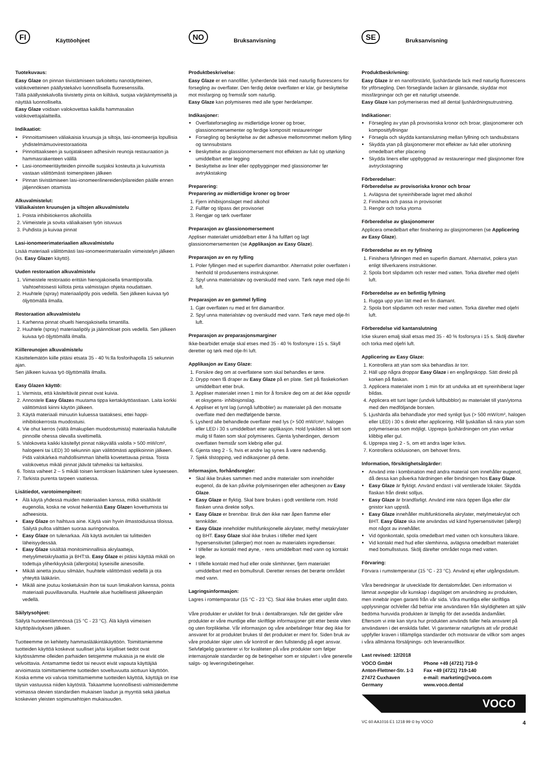FI Käyttöohjeet
Tuotekuvaus:
Easy Glaze on pinnan tiivistämiseen tarkoitettu nanotäytteinen, valokovetteinen päällystekalvo luonnollisella fluoresenssilla.
Tällä päällystekalvolla tiivistetty pinta on kiiltävä, suojaa värjääntymiseltä ja näyttää luonnolliselta.
Easy Glaze voidaan valokovettaa kaikilla hammasalan valokovettajalaitteilla.
Indikaatiot:
Pinnoittamiseen väliakaisia kruunuja ja siltoja, lasi-ionomeerija lopullisia yhdistelmämuovirestoraatioita
Pinnoittaakseen ja suojatakseen adhesiivin reunoja restauraation ja hammasrakenteen välillä
Lasi-ionomeeritäytteiden pinnoille suojaksi kosteutta ja kuivumista vastaan välittömästi toimenpiteen jälkeen
Pinnan tiivistämiseen lasi-ionomeerilinereiden/pilareiden päälle ennen jäljennöksen ottamista
Alkuvalmistelut:
Väliaikaisten kruunujen ja siltojen alkuvalmistelu
1. Poista inhibiitiokerros alkoholilla
2. Viimeistele ja sovita väliaikaisen työn istuvuus
3. Puhdista ja kuivaa pinnat
Lasi-ionomeerimateriaalien alkuvalmistelu
Lisää materiaali välittömästi lasi-ionomeerimateriaalin viimeistelyn jälkeen (ks. Easy Glazen käyttö).
Uuden restoraation alkuvalmistelu
1. Viimeistele restoraatio erittäin hienojakoisella timanttiporalla. Vaihtoehtoisesti kiillota pinta valmistajan ohjeita noudattaen.
2. Huuhtele (spray) materiaalipöly pois vedellä. Sen jälkeen kuivaa työ öljyttömällä ilmalla.
Restoraation alkuvalmistelu
1. Karhenna pinnat ohuelti hienojakoisella timantilla.
2. Huuhtele (spray) materiaalipöly ja jäännökset pois vedellä. Sen jälkeen kuivaa työ öljyttömällä ilmalla.
Kiillereunojen alkuvalmistelu
Käsittelemätön kiille pitäisi etsata 35 - 40 %:lla fosforihapolla 15 sekunnin ajan.
Sen jälkeen kuivaa työ öljyttömällä ilmalla.
Easy Glazen käyttö:
1. Varmista, että käsiteltävät pinnat ovat kuivia.
2. Annostele Easy Glazea muutama tippa kertakäyttöastiaan. Laita korkki välittömästi kiinni käytön jälkeen.
3. Käytä materiaali minuutin kuluessa taataksesi, ettei happi-inhibitiokerrosta muodostuisi.
4. Vie ohut kerros (vältä ilmakuplien muodostumista) materiaalia halutuille pinnoille ohessa olevalla siveltimellä.
5. Valokoveta kaikki käsitellyt pinnat näkyvällä valolla > 500 mW/cm², halogeeni tai LED) 30 sekunnin ajan välittömästi applikoinnin jälkeen. Pidä valokärkeä mahdollisimman lähellä kovetettavaa pintaa. Toista valokovetus mikäli pinnat jäävät tahmeiksi tai keltaisiksi.
6. Toista vaiheet 2 – 5 mikäli toisen kerroksen lisääminen tulee kyseeseen.
7. Tarkista purenta tarpeen vaatiessa.
Lisätiedot, varotoimenpiteet:
Älä käytä yhdessä muiden materiaalien kanssa, mitkä sisältävät eugenolia, koska ne voivat heikentää Easy Glazen kovettumista tai adheesiota.
Easy Glaze on haihtuva aine. Käytä vain hyvin ilmastoiduissa tiloissa. Säilytä pulloa välttäen suoraa auringonvaloa.
Easy Glaze on tulenarkaa. Älä käytä avotulen tai tulitteiden läheisyydessää.
Easy Glaze sisältää monitoiminnallisia akrylaatteja, metyylimetakrylaattia ja BHT:tä. Easy Glaze ei pitäisi käyttää mikäli on todettuja yliherkkyyksiä (allergioita) kyseisille ainesosille.
Mikäli ainetta joutuu silmään, huuhtele välittömästi vedellä ja ota yhteyttä lääkäriin.
Mikäli aine joutuu kosketuksiin ihon tai suun limakalvon kanssa, poista materiaali puuvillavanulla. Huuhtele alue huolellisesti jälkeenpäin vedellä.
Säilytysohjeet:
Säilytä huoneenlämmössä (15 °C - 23 °C). Älä käytä viimeisen käyttöpäiväyksen jälkeen.
Tuotteemme on kehitetty hammaslääkintäkäyttöön. Toimittamiemme tuotteiden käyttöä koskevat suulliset ja/tai kirjalliset tiedot ovat käytössämme olleiden parhaiden tietojemme mukaisia ja ne eivät ole velvoittavia. Antamamme tiedot tai neuvot eivät vapauta käyttäjää arvioimasta toimittamiemme tuotteiden soveltuvuutta aiottuun käyttöön. Koska emme voi valvoa toimittamiemme tuotteiden käyttöä, käyttäjä on itse täysin vastuussa niiden käytöstä. Takaamme luonnollisesti valmisteidemme voimassa olevien standardien mukaisen laadun ja myyntiä sekä jakelua koskevien yleisten sopimusehtojen mukaisuuden.
NO Bruksanvisning
Produktbeskrivelse:
Easy Glaze er en nanofiller, lysherdende lakk med naturlig fluorescens for forsegling av overflater. Den ferdig dekte overflaten er klar, gir beskyttelse mot misfarging og fremstår som naturlig.
Easy Glaze kan polymiseres med alle typer herdelamper.
Indikasjoner:
Overflateforsegling av midlertidige kroner og broer, glassionomersementer og ferdige kompositt restaureringer
Forsegling og beskyttelse av det adhesive mellomrommet mellom fylling og tannsubstans
Beskyttelse av glassionomersement mot effekten av fukt og uttørking umiddelbart etter legging
Beskyttelse av liner eller oppbygginger med glassionomer før avtrykkstaking
Preparering:
Preparering av midlertidige kroner og broer
1. Fjern inhibisjonslaget med alkohol
2. Fullfør og tilpass det provisoriet
3. Rengjør og tørk overflater
Preparasjon av glassionomersement
Appliser materialet umiddelbart etter å ha fullført og lagt glassionomersementen (se Applikasjon av Easy Glaze).
Preparasjon av en ny fylling
1. Poler fyllingen med et superfint diamantbor. Alternativt poler overflaten i henhold til produsentens instruksjoner.
2. Spyl unna materialstøv og overskudd med vann. Tørk nøye med olje-fri luft.
Preparasjon av en gammel fylling
1. Gjør overflaten ru med et fint diamantbor.
2. Spyl unna materialstøv og overskudd med vann. Tørk nøye med olje-fri luft.
Preparasjon av preparasjonsmarginer
Ikke-bearbidet emalje skal etses med 35 - 40 % fosforsyre i 15 s. Skyll deretter og tørk med olje-fri luft.
Applikasjon av Easy Glaze:
1. Forsikre deg om at overflatene som skal behandles er tørre.
2. Drypp noen få draper av Easy Glaze på en plate. Sett på flaskekorken umiddelbart etter bruk.
3. Appliser materialet innen 1 min for å forsikre deg om at det ikke oppstår et oksygens- inhibisjonslag.
4. Appliser et tynt lag (unngå luftbobler) av materialet på den motsatte overflate med den medfølgende børste.
5. Lysherd alle behandlede overflater med lys (> 500 mW/cm², halogen eller LED i 30 s umiddelbart etter applikasjon. Hold lyskilden så tett som mulig til flaten som skal polymiseres. Gjenta lysherdingen, dersom overflaten fremstår som klebrig eller gul.
6. Gjenta steg 2 - 5, hvis et andre lag synes å være nødvendig.
7. Sjekk tilstopping, ved indikasjoner på dette.
Informasjon, forhåndsregler:
Skal ikke brukes sammen med andre materialer som inneholder eugenol, da de kan påvirke polymiseringen eller adhesjonen av Easy Glaze.
Easy Glaze er flyktig. Skal bare brukes i godt ventilerte rom. Hold flasken unna direkte sollys.
Easy Glaze er brennbar. Bruk den ikke nær åpen flamme eller tennkilder.
Easy Glaze inneholder multifunksjonelle akrylater, methyl metakrylater og BHT. Easy Glaze skal ikke brukes i tilfeller med kjent hypersensitivitet (allergier) mot noen av materialets ingredienser.
I tilfeller av kontakt med øyne, - rens umiddelbart med vann og kontakt lege.
I tilfelle kontakt med hud eller orale slimhinner, fjern materialet umiddelbart med en bomullsrull. Deretter renses det berørte området med vann.
Lagringsinformasjon:
Lagres i romtemparatur (15 °C - 23 °C). Skal ikke brukes etter utgått dato.
Våre produkter er utviklet for bruk i dentalbransjen. Når det gjelder våre produkter er våre muntlige eller skriftlige informasjoner gitt etter beste viten og uten forpliktelse. Vår informasjon og våre anbefalinger fritar deg ikke for ansvaret for at produktet brukes til det produktet er ment for. Siden bruk av våre produkter skjer uten vår kontroll er den fullstendig på eget ansvar. Selvfølgelig garanterer vi for kvaliteten på våre produkter som følger internasjonale standarder og de betingelser som er stipulert i våre generelle salgs- og leveringsbetingelser.
SE Bruksanvisning
Produktbeskrivning:
Easy Glaze är en nanoförstärkt, ljushärdande lack med naturlig fluorescens för ytförsegling. Den förseglande lacken är glänsande, skyddar mot missfärgningar och ger ett naturligt utseende.
Easy Glaze kan polymeriseras med all dental ljushärdningsutrustning.
Indikationer:
Försegling av ytan på provisoriska kronor och broar, glasjonomerer och kompositfyllningar
Försegla och skydda kantanslutning mellan fyllning och tandsubstans
Skydda ytan på glasjonomerer mot effekter av fukt eller uttorkning omedelbart efter placering
Skydda liners eller uppbyggnad av restaureringar med glasjonomer före avtryckstagning
Förberedelser:
Förberedelse av provisoriska kronor och broar
1. Avlägsna det syreinhiberade lagret med alkohol
2. Finishera och passa in provisoriet
3. Rengör och torka ytorna
Förberedelse av glasjonomerer
Applicera omedelbart efter finishering av glasjonomeren (se Applicering av Easy Glaze).
Förberedelse av en ny fyllning
1. Finishera fyllningen med en superfin diamant. Alternativt, polera ytan enligt tillverkarens instruktioner.
2. Spola bort slipdamm och rester med vatten. Torka därefter med oljefri luft.
Förberedelse av en befintlig fyllning
1. Rugga upp ytan lätt med en fin diamant.
2. Spola bort slipdamm och rester med vatten. Torka därefter med oljefri luft.
Förberedelse vid kantanslutning
Icke skuren emalj skall etsas med 35 - 40 % fosforsyra i 15 s. Skölj därefter och torka med oljefri luft.
Applicering av Easy Glaze:
1. Kontrollera att ytan som ska behandlas är torr.
2. Häll upp några droppar Easy Glaze i en engångskopp. Sätt direkt på korken på flaskan.
3. Applicera materialet inom 1 min för att undvika att ett syreinhiberat lager bildas.
4. Applicera ett tunt lager (undvik luftbubblor) av materialet till ytan/ytorna med den medföljande borsten.
5. Ljushärda alla behandlade ytor med synligt ljus (> 500 mW/cm², halogen eller LED) i 30 s direkt efter applicering. Håll ljuskällan så nära ytan som polymeriseras som möjligt. Upprepa ljushärdningen om ytan verkar klibbig eller gul.
6. Upprepa steg 2 - 5, om ett andra lager krävs.
7. Kontrollera ocklusionen, om behovet finns.
Information, försiktighetsåtgärder:
Använd inte i kombination med andra material som innehåller eugenol, då dessa kan påverka härdningen eller bindningen hos Easy Glaze.
Easy Glaze är flyktigt. Använd endast i väl ventilerade lokaler. Skydda flaskan från direkt solljus.
Easy Glaze är brandfarligt. Använd inte nära öppen låga eller där gnistor kan uppstå.
Easy Glaze innehåller multifunktionella akrylater, metylmetakrylat och BHT. Easy Glaze ska inte användas vid känd hypersensitivitet (allergi) mot något av innehållet.
Vid ögonkontakt, spola omedelbart med vatten och konsultera läkare.
Vid kontakt med hud eller slemhinna, avlägsna omedelbart materialet med bomullsstuss. Skölj därefter området noga med vatten.
Förvaring:
Förvara i rumstemperatur (15 °C - 23 °C). Använd ej efter utgångsdatum.
Våra beredningar är utvecklade för dentalområdet. Den information vi lämnat avspeglar vår kunskap i dagsläget om användning av produkten, men innebär ingen garanti från vår sida. Våra muntliga eller skriftliga upplysningar och/eller råd befriar inte användaren från skyldigheten att själv bedöma huruvida produkten är lämplig för det avsedda ändamålet. Eftersom vi inte kan styra hur produkten används faller hela ansvaret på användaren i det enskilda fallet. Vi garanterar naturligtvis att vår produkt uppfyller kraven i tillämpliga standarder och motsvarar de villkor som anges i våra allmänna försäljnings- och leveransvillkor.
Last revised: 12/2018
VOCO GmbH
Anton-Flettner-Str. 1-3
27472 Cuxhaven
Germany
Phone +49 (4721) 719-0
Fax +49 (4721) 719-140
e-mail: marketing@voco.com
www.voco.dental
VOCO
VC 60 AA1016 E1 1218 99 © by VOCO 4